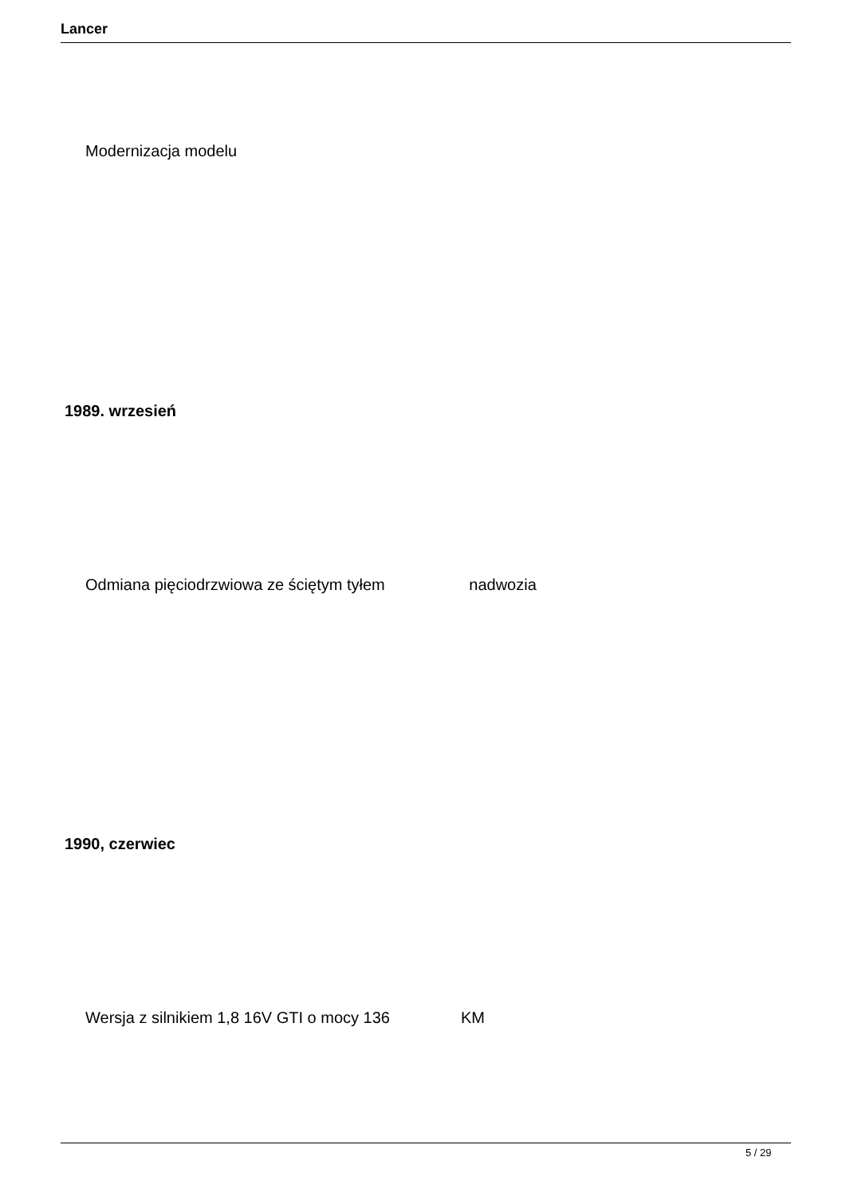Lancer
Modernizacja modelu
1989. wrzesień
Odmiana pięciodrzwiowa ze ściętym tyłem nadwozia
1990, czerwiec
Wersja z silnikiem 1,8 16V GTI o mocy 136 KM
5 / 29